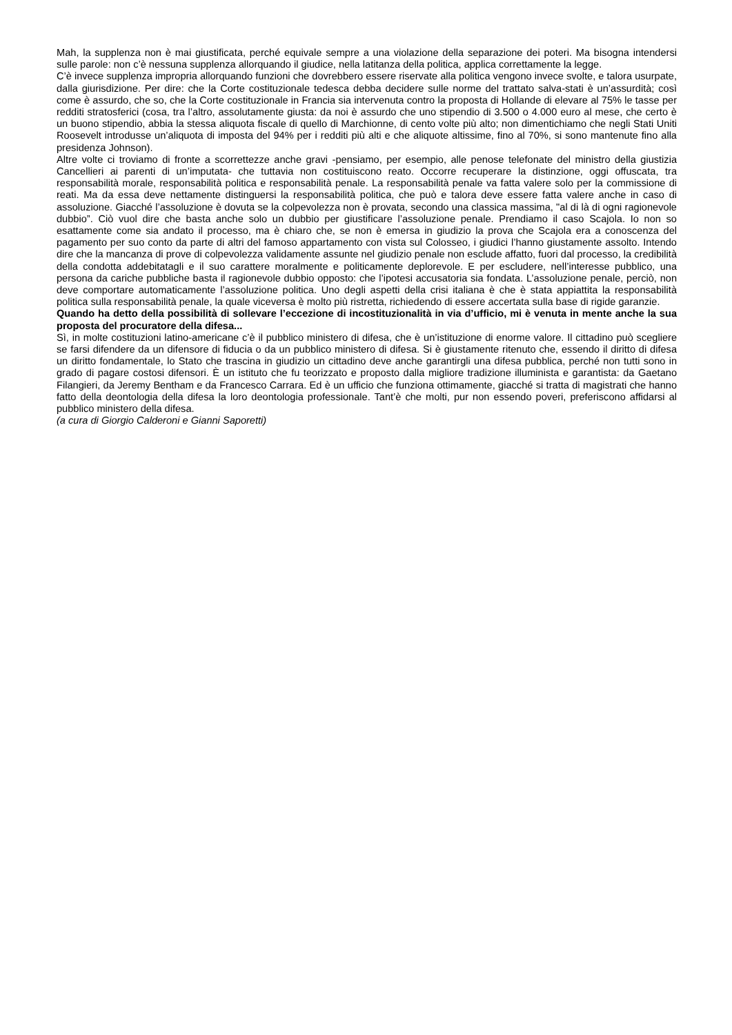Mah, la supplenza non è mai giustificata, perché equivale sempre a una violazione della separazione dei poteri. Ma bisogna intendersi sulle parole: non c’è nessuna supplenza allorquando il giudice, nella latitanza della politica, applica correttamente la legge.
C’è invece supplenza impropria allorquando funzioni che dovrebbero essere riservate alla politica vengono invece svolte, e talora usurpate, dalla giurisdizione. Per dire: che la Corte costituzionale tedesca debba decidere sulle norme del trattato salva-stati è un’assurdità; così come è assurdo, che so, che la Corte costituzionale in Francia sia intervenuta contro la proposta di Hollande di elevare al 75% le tasse per redditi stratosferici (cosa, tra l’altro, assolutamente giusta: da noi è assurdo che uno stipendio di 3.500 o 4.000 euro al mese, che certo è un buono stipendio, abbia la stessa aliquota fiscale di quello di Marchionne, di cento volte più alto; non dimentichiamo che negli Stati Uniti Roosevelt introdusse un’aliquota di imposta del 94% per i redditi più alti e che aliquote altissime, fino al 70%, si sono mantenute fino alla presidenza Johnson).
Altre volte ci troviamo di fronte a scorrettezze anche gravi -pensiamo, per esempio, alle penose telefonate del ministro della giustizia Cancellieri ai parenti di un’imputata- che tuttavia non costituiscono reato. Occorre recuperare la distinzione, oggi offuscata, tra responsabilità morale, responsabilità politica e responsabilità penale. La responsabilità penale va fatta valere solo per la commissione di reati. Ma da essa deve nettamente distinguersi la responsabilità politica, che può e talora deve essere fatta valere anche in caso di assoluzione. Giacché l’assoluzione è dovuta se la colpevolezza non è provata, secondo una classica massima, "al di là di ogni ragionevole dubbio”. Ciò vuol dire che basta anche solo un dubbio per giustificare l’assoluzione penale. Prendiamo il caso Scajola. Io non so esattamente come sia andato il processo, ma è chiaro che, se non è emersa in giudizio la prova che Scajola era a conoscenza del pagamento per suo conto da parte di altri del famoso appartamento con vista sul Colosseo, i giudici l’hanno giustamente assolto. Intendo dire che la mancanza di prove di colpevolezza validamente assunte nel giudizio penale non esclude affatto, fuori dal processo, la credibilità della condotta addebitatagli e il suo carattere moralmente e politicamente deplorevole. E per escludere, nell’interesse pubblico, una persona da cariche pubbliche basta il ragionevole dubbio opposto: che l’ipotesi accusatoria sia fondata. L’assoluzione penale, perciò, non deve comportare automaticamente l’assoluzione politica. Uno degli aspetti della crisi italiana è che è stata appiattita la responsabilità politica sulla responsabilità penale, la quale viceversa è molto più ristretta, richiedendo di essere accertata sulla base di rigide garanzie.
Quando ha detto della possibilità di sollevare l’eccezione di incostituzionalità in via d’ufficio, mi è venuta in mente anche la sua proposta del procuratore della difesa...
Sì, in molte costituzioni latino-americane c’è il pubblico ministero di difesa, che è un’istituzione di enorme valore. Il cittadino può scegliere se farsi difendere da un difensore di fiducia o da un pubblico ministero di difesa. Si è giustamente ritenuto che, essendo il diritto di difesa un diritto fondamentale, lo Stato che trascina in giudizio un cittadino deve anche garantirgli una difesa pubblica, perché non tutti sono in grado di pagare costosi difensori. È un istituto che fu teorizzato e proposto dalla migliore tradizione illuminista e garantista: da Gaetano Filangieri, da Jeremy Bentham e da Francesco Carrara. Ed è un ufficio che funziona ottimamente, giacché si tratta di magistrati che hanno fatto della deontologia della difesa la loro deontologia professionale. Tant’è che molti, pur non essendo poveri, preferiscono affidarsi al pubblico ministero della difesa.
(a cura di Giorgio Calderoni e Gianni Saporetti)